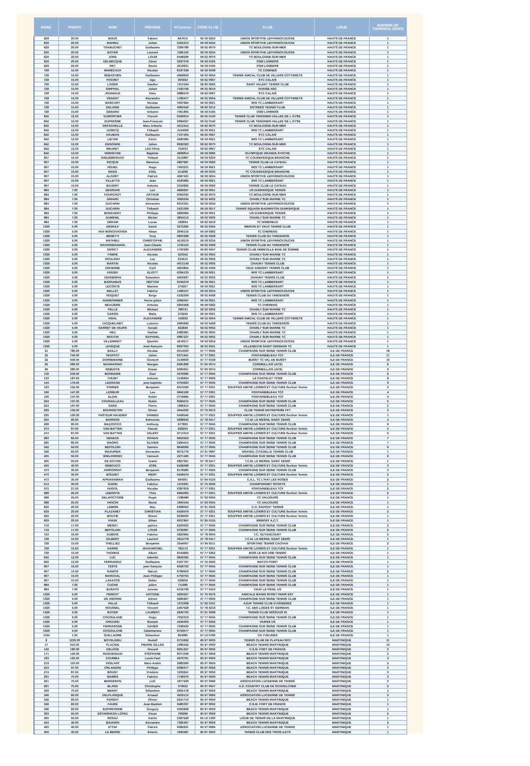| RANG | POINTS | NOM | PRENOM | N°Licence | CODE CLUB | CLUB | LIGUE | NOMBRE DE TOURNOIS JOUES |
| --- | --- | --- | --- | --- | --- | --- | --- | --- |
| 629 | 20.00 | BOUS | Fabien | 847015 | 56 59 0234 | UNION SPORTIVE LEFFRINCKOUCKE | HAUTS DE FRANCE | 1 |
| 629 | 20.00 | MAHIEU | Johan | 2350313 | 56 59 0234 | UNION SPORTIVE LEFFRINCKOUCKE | HAUTS DE FRANCE | 1 |
| 629 | 20.00 | TRABUCHET | Guillaume | 3396786 | 56 62 0070 | TC BOULOGNE-SUR-MER | HAUTS DE FRANCE | 1 |
| 629 | 20.00 | BOYER | Laurent | 1585105 | 56 59 0234 | UNION SPORTIVE LEFFRINCKOUCKE | HAUTS DE FRANCE | 1 |
| 629 | 20.00 | JORE | LOUIS | 6448206 | 56 62 0070 | TC BOULOGNE-SUR-MER | HAUTS DE FRANCE | 1 |
| 629 | 20.00 | DELBECQUE | César | 3597076 | 56 59 0165 | OSM LOMMOIS | HAUTS DE FRANCE | 1 |
| 629 | 20.00 | REY | Alexis | 4519631 | 56 59 0165 | OSM LOMMOIS | HAUTS DE FRANCE | 1 |
| 728 | 15.00 | MARECAUX | Nicolas | 8187349 | 56 59 0038 | TC COMINES | HAUTS DE FRANCE | 1 |
| 728 | 15.00 | SEBASTIEN | Guillaume | 4958659 | 56 02 0004 | TENNIS AMICAL CLUB DE VILLERS COTTERETS | HAUTS DE FRANCE | 1 |
| 728 | 15.00 | POCHET | Ugo | 300333 | 56 62 0067 | STC CALAIS | HAUTS DE FRANCE | 1 |
| 728 | 15.00 | LOGER | Gautier | 7210164 | 56 80 0063 | SAINT VALERY TENNIS CLUB | HAUTS DE FRANCE | 1 |
| 728 | 15.00 | SIMPHAL | Julien | 7183756 | 56 02 0019 | VIVAISE ASC | HAUTS DE FRANCE | 1 |
| 728 | 15.00 | JOUNIAUX | Nino | 5888476 | 56 62 0067 | STC CALAIS | HAUTS DE FRANCE | 1 |
| 728 | 15.00 | VENANT | Alexandre | 1782477 | 56 02 0004 | TENNIS AMICAL CLUB DE VILLERS COTTERETS | HAUTS DE FRANCE | 1 |
| 728 | 15.00 | MASCART | Nicolas | 3597664 | 56 59 0021 | IRIS TC LAMBERSART | HAUTS DE FRANCE | 1 |
| 728 | 15.00 | DELAINE | Guillaume | 4962542 | 56 60 0212 | ESTREES TENNIS CLUB | HAUTS DE FRANCE | 1 |
| 728 | 15.00 | GERARD | Antonin | 7061805 | 56 59 0165 | OSM LOMMOIS | HAUTS DE FRANCE | 1 |
| 842 | 12.00 | DUMORTIER | Florent | 6029914 | 56 02 0140 | TENNIS CLUB TERGNIER-VALLEE DE L OYSE | HAUTS DE FRANCE | 1 |
| 842 | 12.00 | DUFRESNE | Jean-François | 5684027 | 56 02 0140 | TENNIS CLUB TERGNIER-VALLEE DE L OYSE | HAUTS DE FRANCE | 1 |
| 842 | 12.00 | DEFACHELLE | Marc Antoine | 4512412 | 56 62 0070 | TC BOULOGNE-SUR-MER | HAUTS DE FRANCE | 1 |
| 842 | 12.00 | LESECQ | Thibault | 1144596 | 56 59 0021 | IRIS TC LAMBERSART | HAUTS DE FRANCE | 1 |
| 842 | 12.00 | HAUBAN | Guillaume | 7107404 | 56 62 0067 | STC CALAIS | HAUTS DE FRANCE | 1 |
| 842 | 12.00 | LIETAR | Kévin | 4580384 | 56 59 0021 | IRIS TC LAMBERSART | HAUTS DE FRANCE | 1 |
| 842 | 12.00 | DEGONDE | Julien | 8592023 | 56 62 0070 | TC BOULOGNE-SUR-MER | HAUTS DE FRANCE | 1 |
| 842 | 12.00 | MEURET | LEO PAUL | 752033 | 56 62 0067 | STC CALAIS | HAUTS DE FRANCE | 1 |
| 842 | 12.00 | VERHEYDE | Baptiste | 4828814 | 56 59 0085 | OLYMPIQUE GRANDE-SYNTHE | HAUTS DE FRANCE | 1 |
| 907 | 10.00 | HAEZEBROUCK | Thibaut | 3115887 | 56 59 0230 | TC COUDEKERQUE BRANCHE | HAUTS DE FRANCE | 1 |
| 907 | 10.00 | RICQUE | Maxence | 4827687 | 56 59 0090 | TENNIS CLUB LE CATEAU | HAUTS DE FRANCE | 1 |
| 907 | 10.00 | HOUEL | Hugo | 7453231 | 56 59 0021 | IRIS TC LAMBERSART | HAUTS DE FRANCE | 1 |
| 907 | 10.00 | MAES | AXEL | 214296 | 56 59 0230 | TC COUDEKERQUE BRANCHE | HAUTS DE FRANCE | 1 |
| 907 | 10.00 | ALGOET | Patrick | 4567431 | 56 59 0234 | UNION SPORTIVE LEFFRINCKOUCKE | HAUTS DE FRANCE | 1 |
| 907 | 10.00 | VILLETTE | Jean | 4530695 | 56 59 0021 | IRIS TC LAMBERSART | HAUTS DE FRANCE | 1 |
| 907 | 10.00 | BAUDRY | Antoine | 3343920 | 56 59 0090 | TENNIS CLUB LE CATEAU | HAUTS DE FRANCE | 1 |
| 984 | 7.00 | DEGRAVE | Luc | 4826947 | 56 59 0051 | US DUNKERQUE TENNIS | HAUTS DE FRANCE | 1 |
| 984 | 7.00 | FOURCROY | ARTHUR | 6002035 | 56 62 0070 | TC BOULOGNE-SUR-MER | HAUTS DE FRANCE | 1 |
| 984 | 7.00 | GIRARD | Christian | 3063534 | 56 02 0002 | CHARLY SUR MARNE TC | HAUTS DE FRANCE | 1 |
| 984 | 7.00 | DUCARIN | Alexandre | 8310331 | 56 59 0234 | UNION SPORTIVE LEFFRINCKOUCKE | HAUTS DE FRANCE | 1 |
| 984 | 7.00 | DUCARIN | Thibault | 2431009 | 56 59 0017 | TENNIS SQUASH BADMINTON DUNKERQUE | HAUTS DE FRANCE | 1 |
| 984 | 7.00 | BODDAERT | Philippe | 4826084 | 56 59 0051 | US DUNKERQUE TENNIS | HAUTS DE FRANCE | 1 |
| 984 | 7.00 | DUMENIL | Michel | 5854116 | 56 02 0002 | CHARLY SUR MARNE TC | HAUTS DE FRANCE | 1 |
| 984 | 7.00 | DERAM | Lucas | 189904 | 56 62 0219 | TC WIMEREUX | HAUTS DE FRANCE | 1 |
| 1029 | 5.00 | DEWULF | David | 3572295 | 56 02 0345 | MERCIN ET VAUX TENNIS CLUB | HAUTS DE FRANCE | 1 |
| 1029 | 5.00 | VAN MONCKHOVEN | Alban | 2945116 | 56 59 0282 | TC CHERENG | HAUTS DE FRANCE | 1 |
| 1029 | 5.00 | BENETTI | Tony | 6803268 | 56 02 0438 | TENNIS CLUB DU TARDENOIS | HAUTS DE FRANCE | 1 |
| 1029 | 5.00 | MATHIEU | CHRISTOPHE | 4218119 | 56 59 0234 | UNION SPORTIVE LEFFRINCKOUCKE | HAUTS DE FRANCE | 1 |
| 1029 | 5.00 | RAHARIMANANA | Jean-Claude | 1136125 | 56 02 0438 | TENNIS CLUB DU TARDENOIS | HAUTS DE FRANCE | 1 |
| 1029 | 5.00 | DESICY | ALEXANDRE | 1700363 | 56 80 0047 | TENNIS CLUB ABBEVILLE BAIE DE SOMME | HAUTS DE FRANCE | 1 |
| 1029 | 5.00 | FABRE | Nicolas | 520342 | 56 02 0002 | CHARLY SUR MARNE TC | HAUTS DE FRANCE | 1 |
| 1029 | 5.00 | ROULINAT | Luc | 234515 | 56 02 0002 | CHARLY SUR MARNE TC | HAUTS DE FRANCE | 1 |
| 1029 | 5.00 | MARTIN | Nicolas | 4013149 | 56 02 0005 | CHAUNY TENNIS CLUB | HAUTS DE FRANCE | 1 |
| 1029 | 5.00 | DRUENNE | Cyril | 4653854 | 56 02 0436 | VAUX ANDIGNY TENNIS CLUB | HAUTS DE FRANCE | 1 |
| 1029 | 5.00 | KRIZEK | ELIOTT | 6394133 | 56 59 0021 | IRIS TC LAMBERSART | HAUTS DE FRANCE | 1 |
| 1029 | 5.00 | VENNEMAN | Sebastien | 4656297 | 56 02 0005 | CHAUNY TENNIS CLUB | HAUTS DE FRANCE | 1 |
| 1029 | 5.00 | BARNABAS | HECTOR | 9194379 | 56 59 0021 | IRIS TC LAMBERSART | HAUTS DE FRANCE | 1 |
| 1029 | 5.00 | LECONTE | Maxime | 276267 | 56 59 0021 | IRIS TC LAMBERSART | HAUTS DE FRANCE | 1 |
| 1029 | 5.00 | BELLET | Fabrice | 1499107 | 56 59 0234 | UNION SPORTIVE LEFFRINCKOUCKE | HAUTS DE FRANCE | 1 |
| 1029 | 5.00 | HOQUET | Serge | 5162509 | 56 02 0438 | TENNIS CLUB DU TARDENOIS | HAUTS DE FRANCE | 1 |
| 1029 | 5.00 | HARBONNIER | Pierre-julien | 2066047 | 56 59 0021 | IRIS TC LAMBERSART | HAUTS DE FRANCE | 1 |
| 1029 | 5.00 | BEAUSIRE | Antoine | 5950458 | 56 59 0282 | TC CHERENG | HAUTS DE FRANCE | 1 |
| 1029 | 5.00 | PELLÉ | Mickael | 788741 | 56 02 0002 | CHARLY SUR MARNE TC | HAUTS DE FRANCE | 1 |
| 1029 | 5.00 | CARON | Matis | 276245 | 56 59 0021 | IRIS TC LAMBERSART | HAUTS DE FRANCE | 1 |
| 1029 | 5.00 | VIDAL | ALEXANDRE | 156932 | 56 02 0004 | TENNIS AMICAL CLUB DE VILLERS COTTERETS | HAUTS DE FRANCE | 1 |
| 1029 | 5.00 | JACQUELINET | Ludovic | 2060666 | 56 02 0438 | TENNIS CLUB DU TARDENOIS | HAUTS DE FRANCE | 1 |
| 1029 | 5.00 | SARRET DE VAURS | Gerald | 622849 | 56 02 0002 | CHARLY SUR MARNE TC | HAUTS DE FRANCE | 1 |
| 1029 | 5.00 | HEU | Gaétan | 2482991 | 56 02 0002 | CHARLY SUR MARNE TC | HAUTS DE FRANCE | 1 |
| 1029 | 5.00 | MOUTIN | RAPHAEL | 5887237 | 56 02 0002 | CHARLY SUR MARNE TC | HAUTS DE FRANCE | 1 |
| 1029 | 5.00 | VILLEMINOT | Quentin | 4218117 | 56 59 0234 | UNION SPORTIVE LEFFRINCKOUCKE | HAUTS DE FRANCE | 1 |
| 1029 | 5.00 | LEVEQUE | Jean-françois | 8597053 | 56 02 0341 | VILLENEUVE SAINT GERMAIN TC | HAUTS DE FRANCE | 1 |
| 21 | 780.00 | BAILLY | Nicolas | 6014533 | 57 77 0045 | CHAMPAGNE SUR SEINE TENNIS CLUB | ILE DE FRANCE | 18 |
| 25 | 740.00 | TEUFFOT | Julien | 6371941 | 57 77 0391 | FONTAINEBLEAU TCF | ILE DE FRANCE | 17 |
| 32 | 640.00 | DORSEMAINE | Clement | 3149630 | 57 77 0158 | BUSSY TC VAL DE BUSSY | ILE DE FRANCE | 10 |
| 65 | 380.00 | MANNARINO | Morgan | 6281899 | 57 95 0074 | CORMEILLAIS (ACS) | ILE DE FRANCE | 6 |
| 65 | 380.00 | REBUFFE | Erwan | 6095621 | 57 95 0074 | CORMEILLAIS (ACS) | ILE DE FRANCE | 6 |
| 118 | 209.00 | BONNAIRE | Gael | 5576580 | 57 77 0045 | CHAMPAGNE SUR SEINE TENNIS CLUB | ILE DE FRANCE | 9 |
| 133 | 187.00 | THUMY | Antoine | 3149954 | 57 77 0009 | LE CHATELET TCSM | ILE DE FRANCE | 8 |
| 144 | 179.00 | LEGRAND | jean baptiste | 9704920 | 57 77 0045 | CHAMPAGNE SUR SEINE TENNIS CLUB | ILE DE FRANCE | 9 |
| 163 | 152.00 | POIRIER | Benjamin | 6015029 | 57 77 0331 | SOUPPES AMITIE LOISIRS ET CULTURE Section Tennis | ILE DE FRANCE | 5 |
| 166 | 147.00 | LESIEUR | Leo | 9842182 | 57 77 0391 | FONTAINEBLEAU TCF | ILE DE FRANCE | 4 |
| 166 | 147.00 | ELDIN | Robin | 9718965 | 57 77 0391 | FONTAINEBLEAU TCF | ILE DE FRANCE | 4 |
| 224 | 107.00 | COUMAILLEAU | Robin | 8494515 | 57 77 0045 | CHAMPAGNE SUR SEINE TENNIS CLUB | ILE DE FRANCE | 5 |
| 224 | 107.00 | SARD | Pierre | 1966914 | 57 77 0045 | CHAMPAGNE SUR SEINE TENNIS CLUB | ILE DE FRANCE | 2 |
| 229 | 105.00 | BOURGETON | Olivier | 2644332 | 57 75 0513 | CLUB TENNIS ENTREPRISE FFT | ILE DE FRANCE | 3 |
| 235 | 100.00 | PASTEUR NAUDIER | DAMIEN | 6428540 | 57 77 0331 | SOUPPES AMITIE LOISIRS ET CULTURE Section Tennis | ILE DE FRANCE | 1 |
| 255 | 95.00 | BARRIOS | Edmundo | 5698943 | 57 78 0417 | T.C.M. LE MESNIL SAINT DENIS | ILE DE FRANCE | 4 |
| 268 | 90.00 | MAZZOCCO | Anthony | 677893 | 57 77 0045 | CHAMPAGNE SUR SEINE TENNIS CLUB | ILE DE FRANCE | 6 |
| 274 | 87.00 | VAN BATTEN | Pascal | 628204 | 57 77 0331 | SOUPPES AMITIE LOISIRS ET CULTURE Section Tennis | ILE DE FRANCE | 5 |
| 274 | 87.00 | VAN BATTEN | VALERY | 6711510 | 57 77 0331 | SOUPPES AMITIE LOISIRS ET CULTURE Section Tennis | ILE DE FRANCE | 5 |
| 283 | 84.00 | DENECE | RONAN | 6652553 | 57 77 0045 | CHAMPAGNE SUR SEINE TENNIS CLUB | ILE DE FRANCE | 7 |
| 285 | 80.00 | MAGRO | OLIVIER | 2284410 | 57 77 0045 | CHAMPAGNE SUR SEINE TENNIS CLUB | ILE DE FRANCE | 7 |
| 342 | 64.00 | BEPOLDIN | Damien | 8649066 | 57 77 0045 | CHAMPAGNE SUR SEINE TENNIS CLUB | ILE DE FRANCE | 6 |
| 346 | 60.00 | MAZURIER | Alexandre | 8072779 | 57 91 0087 | DRAVEIL CITADELLE TENNIS CLUB | ILE DE FRANCE | 1 |
| 405 | 50.00 | WIELHORSKI | Yanneck | 2271430 | 57 77 0045 | CHAMPAGNE SUR SEINE TENNIS CLUB | ILE DE FRANCE | 6 |
| 405 | 50.00 | DE GOYON | Yoann | 5827021 | 57 78 0417 | T.C.M. LE MESNIL SAINT DENIS | ILE DE FRANCE | 1 |
| 450 | 40.00 | REBOUCO | JOSE | 6428498 | 57 77 0331 | SOUPPES AMITIE LOISIRS ET CULTURE Section Tennis | ILE DE FRANCE | 3 |
| 473 | 35.00 | JARROSSAY | Benjamin | 8178280 | 57 77 0045 | CHAMPAGNE SUR SEINE TENNIS CLUB | ILE DE FRANCE | 3 |
| 473 | 35.00 | BOUDET | REMY | 6428474 | 57 77 0331 | SOUPPES AMITIE LOISIRS ET CULTURE Section Tennis | ILE DE FRANCE | 2 |
| 473 | 35.00 | APRAHAMIAN | Guillaume | 694301 | 57 94 0120 | C.A.L. TC L'HAY LES ROSES | ILE DE FRANCE | 2 |
| 514 | 30.00 | GARIN | Fabrice | 1272931 | 57 75 0046 | CHAMPIONNET SPORTS | ILE DE FRANCE | 1 |
| 575 | 27.00 | HUGOL | Nicolas | 6387818 | 57 77 0391 | FONTAINEBLEAU TCF | ILE DE FRANCE | 2 |
| 588 | 25.00 | LEBONTE | Théo | 6664063 | 57 77 0331 | SOUPPES AMITIE LOISIRS ET CULTURE Section Tennis | ILE DE FRANCE | 2 |
| 588 | 25.00 | DELAVICTOIRE | Regis | 7188489 | 57 93 0055 | TC VAUJOURS | ILE DE FRANCE | 1 |
| 588 | 25.00 | VANCIN | Murat | 1840194 | 57 93 0055 | TC VAUJOURS | ILE DE FRANCE | 1 |
| 629 | 20.00 | LEBRIN | Max | 6368023 | 57 91 0232 | C.O. SAVIGNY TENNIS | ILE DE FRANCE | 1 |
| 629 | 20.00 | PLAZANET | CHRISTIAN | 6428479 | 57 77 0331 | SOUPPES AMITIE LOISIRS ET CULTURE Section Tennis | ILE DE FRANCE | 2 |
| 629 | 20.00 | BOUTIE | Simon | 9238030 | 57 77 0331 | SOUPPES AMITIE LOISIRS ET CULTURE Section Tennis | ILE DE FRANCE | 1 |
| 629 | 20.00 | KHUN | Ethan | 6037847 | 57 95 0125 | ERMONT A.C.T. | ILE DE FRANCE | 1 |
| 719 | 17.00 | MENDY | patrice | 6200003 | 57 77 0045 | CHAMPAGNE SUR SEINE TENNIS CLUB | ILE DE FRANCE | 2 |
| 719 | 17.00 | BEPOLDIN | LOUIS | 9793697 | 57 77 0045 | CHAMPAGNE SUR SEINE TENNIS CLUB | ILE DE FRANCE | 2 |
| 724 | 16.00 | DUBOIS | Fabrice | 5823964 | 57 78 0004 | T.C. GUYANCOURT | ILE DE FRANCE | 2 |
| 728 | 15.00 | GILBERT | Laurent | 3814778 | 57 78 0417 | T.C.M. LE MESNIL SAINT DENIS | ILE DE FRANCE | 1 |
| 728 | 15.00 | THELLIEZ | Benjamin | 3544057 | 57 94 0511 | SPORTING TENNIS CACHAN | ILE DE FRANCE | 2 |
| 728 | 15.00 | HARRE | JEAN-MICHEL | 782172 | 57 77 0331 | SOUPPES AMITIE LOISIRS ET CULTURE Section Tennis | ILE DE FRANCE | 1 |
| 728 | 15.00 | THOMAS | Albert | 8104663 | 57 77 0362 | BOIS LE ROI USB TENNIS | ILE DE FRANCE | 1 |
| 842 | 12.00 | LUC | Valentin | 9842095 | 57 77 0045 | CHAMPAGNE SUR SEINE TENNIS CLUB | ILE DE FRANCE | 1 |
| 842 | 12.00 | FERRANDIZ | Guillaume | 6167707 | 57 75 0526 | MATCH POINT | ILE DE FRANCE | 1 |
| 907 | 10.00 | TESTE | jean françois | 6028753 | 57 77 0045 | CHAMPAGNE SUR SEINE TENNIS CLUB | ILE DE FRANCE | 1 |
| 907 | 10.00 | RAMOS | Marcel | 8789503 | 57 77 0045 | CHAMPAGNE SUR SEINE TENNIS CLUB | ILE DE FRANCE | 2 |
| 907 | 10.00 | MARCHAL | Jean Philippe | 5759704 | 57 77 0045 | CHAMPAGNE SUR SEINE TENNIS CLUB | ILE DE FRANCE | 1 |
| 907 | 10.00 | LAKATOS | Didier | 528256 | 57 77 0045 | CHAMPAGNE SUR SEINE TENNIS CLUB | ILE DE FRANCE | 1 |
| 984 | 7.00 | CUCHE | julien | 711985 | 57 77 0045 | CHAMPAGNE SUR SEINE TENNIS CLUB | ILE DE FRANCE | 1 |
| 984 | 7.00 | BUSATO | Jerome | 6152706 | 57 77 0410 | VAUX LE PENIL US | ILE DE FRANCE | 1 |
| 1029 | 5.00 | PERROT | ANTOINE | 4950527 | 57 75 0076 | AMICALE MANIN SPORT PARIS EST | ILE DE FRANCE | 1 |
| 1029 | 5.00 | DE AMORIM | Adrien | 9285907 | 57 77 0045 | CHAMPAGNE SUR SEINE TENNIS CLUB | ILE DE FRANCE | 1 |
| 1029 | 5.00 | VALLE | Thibault | 1072358 | 57 92 0191 | AZUR TENNIS CLUB D'ASNIERES | ILE DE FRANCE | 1 |
| 1029 | 5.00 | ROUSSEL | Vincent | 2407528 | 57 78 0218 | T.C. DES LOGES ST GERMAIN | ILE DE FRANCE | 1 |
| 1029 | 5.00 | BOYER | LAURENT | 2840730 | 57 91 0068 | TENNIS CLUB WISSOUS 91 | ILE DE FRANCE | 1 |
| 1029 | 5.00 | COGOULANE | Hugo | 7932319 | 57 77 0045 | CHAMPAGNE SUR SEINE TENNIS CLUB | ILE DE FRANCE | 1 |
| 1029 | 5.00 | GRIZARD | Romain | 4435003 | 57 77 0256 | VAIRES US | ILE DE FRANCE | 1 |
| 1029 | 5.00 | FERRARONE | XAVIER | 7349433 | 57 77 0045 | CHAMPAGNE SUR SEINE TENNIS CLUB | ILE DE FRANCE | 1 |
| 1029 | 5.00 | COGOULANE | Calaimarane | 8759577 | 57 77 0045 | CHAMPAGNE SUR SEINE TENNIS CLUB | ILE DE FRANCE | 1 |
| 1194 | 1.00 | GUILLAUME | Sébastien | 854085 | 57 L0 0780 | CD YVELINES | ILE DE FRANCE | 1 |
| 8 | 1230.00 | BOYELDIEU | Rodolf | 9715952 | 65 97 0003 | TENNIS CLUB DE PLATEAU ROY | MARTINIQUE | 11 |
| 17 | 910.00 | PLACIDE | PIERRE GILLES | 1995542 | 65 97 0059 | BEACH TENNIS MARTINIQUE | MARTINIQUE | 10 |
| 142 | 180.00 | DELOGE | Vincent | 8251257 | 65 97 0002 | C.S.M. FORT DE FRANCE | MARTINIQUE | 3 |
| 171 | 140.00 | RAGUENAUD | STEPHANE | 8071049 | 65 97 0059 | BEACH TENNIS MARTINIQUE | MARTINIQUE | 2 |
| 193 | 125.00 | KOUMBA | Louis-Paul | 4970791 | 65 97 0059 | BEACH TENNIS MARTINIQUE | MARTINIQUE | 3 |
| 219 | 110.00 | VIGILANT | Marc-André | 2882560 | 65 97 0059 | BEACH TENNIS MARTINIQUE | MARTINIQUE | 2 |
| 253 | 97.00 | ORLANDINI | Philippe | 9382077 | 65 97 0059 | BEACH TENNIS MARTINIQUE | MARTINIQUE | 3 |
| 274 | 87.00 | BOUNY | Frédéric | 1230641 | 65 97 0059 | BEACH TENNIS MARTINIQUE | MARTINIQUE | 3 |
| 291 | 75.00 | MAMES | Fabrice | 7748370 | 65 97 0059 | BEACH TENNIS MARTINIQUE | MARTINIQUE | 3 |
| 291 | 75.00 | BERGERON | LUC | 1877206 | 65 97 0066 | ASSOCIATION LUCEENNE DE TENNIS | MARTINIQUE | 3 |
| 291 | 75.00 | BLAND | Christophe | 379522 | 65 97 0047 | A.S. COUNTRY CLUB DE SCHOELCHER | MARTINIQUE | 2 |
| 309 | 70.00 | BERNY | Sébastien | 2605178 | 65 97 0059 | BEACH TENNIS MARTINIQUE | MARTINIQUE | 1 |
| 346 | 60.00 | DELPLANQUE | Arnaud | 4205110 | 65 97 0066 | ASSOCIATION LUCEENNE DE TENNIS | MARTINIQUE | 2 |
| 346 | 60.00 | FONSAT | Olivier | 6241710 | 65 97 0059 | BEACH TENNIS MARTINIQUE | MARTINIQUE | 1 |
| 346 | 60.00 | FAURE | Jean Bastien | 9485337 | 65 97 0002 | C.S.M. FORT DE FRANCE | MARTINIQUE | 1 |
| 346 | 60.00 | EUPHROSINE | Gregory | 5593649 | 65 97 0059 | BEACH TENNIS MARTINIQUE | MARTINIQUE | 1 |
| 393 | 55.00 | ESTARRIAGA LOPEZ | Oscar | 768266 | 65 97 0059 | BEACH TENNIS MARTINIQUE | MARTINIQUE | 2 |
| 405 | 50.00 | ROSAZ | Karim | 2367526 | 65 L0 1000 | LIGUE DE TENNIS DE LA MARTINIQUE | MARTINIQUE | 1 |
| 434 | 45.00 | BAVARIN | Alexandre | 7385407 | 65 97 0059 | BEACH TENNIS MARTINIQUE | MARTINIQUE | 2 |
| 450 | 40.00 | ATTAF | Patrick | 6082631 | 65 97 0066 | ASSOCIATION LUCEENNE DE TENNIS | MARTINIQUE | 1 |
| 450 | 40.00 | LE BERRE | Emeric | 1693487 | 65 97 0053 | TENNIS CLUB DES TROIS ILETS | MARTINIQUE | 1 |